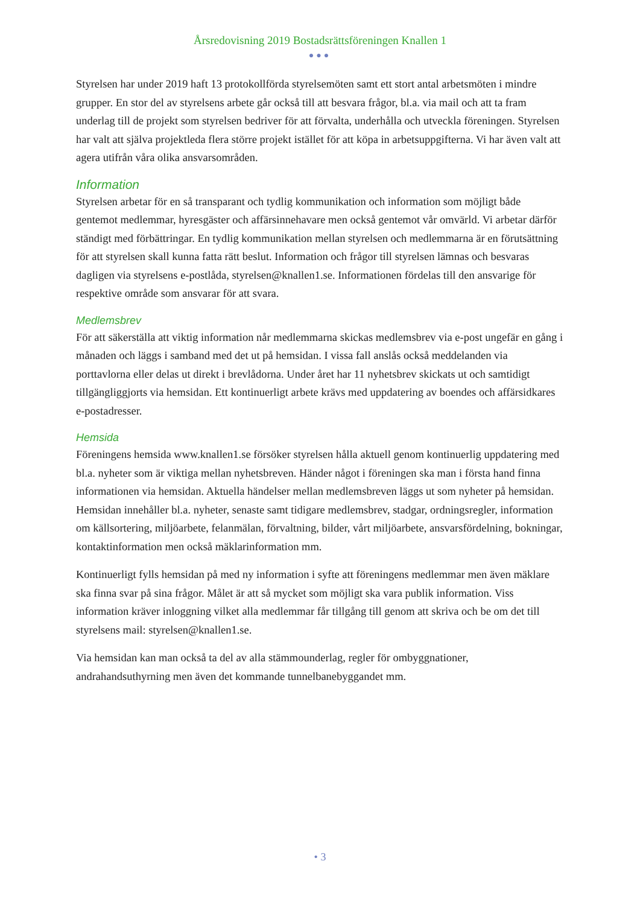Årsredovisning 2019 Bostadsrättsföreningen Knallen 1
●●●
Styrelsen har under 2019 haft 13 protokollförda styrelsemöten samt ett stort antal arbetsmöten i mindre grupper. En stor del av styrelsens arbete går också till att besvara frågor, bl.a. via mail och att ta fram underlag till de projekt som styrelsen bedriver för att förvalta, underhålla och utveckla föreningen. Styrelsen har valt att själva projektleda flera större projekt istället för att köpa in arbetsuppgifterna. Vi har även valt att agera utifrån våra olika ansvarsområden.
Information
Styrelsen arbetar för en så transparant och tydlig kommunikation och information som möjligt både gentemot medlemmar, hyresgäster och affärsinnehavare men också gentemot vår omvärld. Vi arbetar därför ständigt med förbättringar. En tydlig kommunikation mellan styrelsen och medlemmarna är en förutsättning för att styrelsen skall kunna fatta rätt beslut. Information och frågor till styrelsen lämnas och besvaras dagligen via styrelsens e-postlåda, styrelsen@knallen1.se. Informationen fördelas till den ansvarige för respektive område som ansvarar för att svara.
Medlemsbrev
För att säkerställa att viktig information når medlemmarna skickas medlemsbrev via e-post ungefär en gång i månaden och läggs i samband med det ut på hemsidan. I vissa fall anslås också meddelanden via porttavlorna eller delas ut direkt i brevlådorna. Under året har 11 nyhetsbrev skickats ut och samtidigt tillgängliggjorts via hemsidan. Ett kontinuerligt arbete krävs med uppdatering av boendes och affärsidkares e-postadresser.
Hemsida
Föreningens hemsida www.knallen1.se försöker styrelsen hålla aktuell genom kontinuerlig uppdatering med bl.a. nyheter som är viktiga mellan nyhetsbreven. Händer något i föreningen ska man i första hand finna informationen via hemsidan. Aktuella händelser mellan medlemsbreven läggs ut som nyheter på hemsidan.
Hemsidan innehåller bl.a. nyheter, senaste samt tidigare medlemsbrev, stadgar, ordningsregler, information om källsortering, miljöarbete, felanmälan, förvaltning, bilder, vårt miljöarbete, ansvarsfördelning, bokningar, kontaktinformation men också mäklarinformation mm.
Kontinuerligt fylls hemsidan på med ny information i syfte att föreningens medlemmar men även mäklare ska finna svar på sina frågor. Målet är att så mycket som möjligt ska vara publik information. Viss information kräver inloggning vilket alla medlemmar får tillgång till genom att skriva och be om det till styrelsens mail: styrelsen@knallen1.se.
Via hemsidan kan man också ta del av alla stämmounderlag, regler för ombyggnationer, andrahandsuthyrning men även det kommande tunnelbanebyggandet mm.
• 3